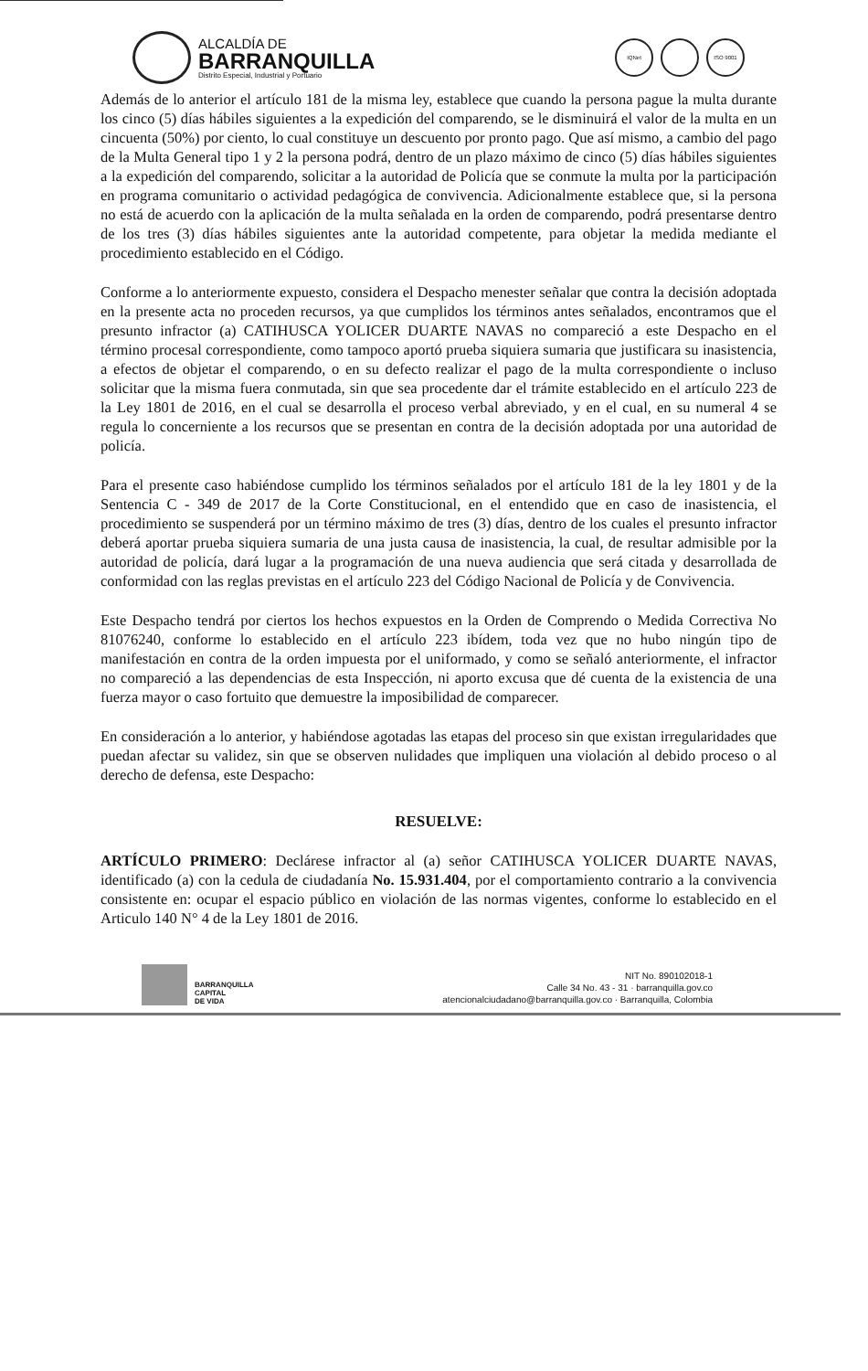ALCALDÍA DE
BARRANQUILLA
Distrito Especial, Industrial y Portuario
IQNet ISO 9001
Además de lo anterior el artículo 181 de la misma ley, establece que cuando la persona pague la multa durante los cinco (5) días hábiles siguientes a la expedición del comparendo, se le disminuirá el valor de la multa en un cincuenta (50%) por ciento, lo cual constituye un descuento por pronto pago. Que así mismo, a cambio del pago de la Multa General tipo 1 y 2 la persona podrá, dentro de un plazo máximo de cinco (5) días hábiles siguientes a la expedición del comparendo, solicitar a la autoridad de Policía que se conmute la multa por la participación en programa comunitario o actividad pedagógica de convivencia. Adicionalmente establece que, si la persona no está de acuerdo con la aplicación de la multa señalada en la orden de comparendo, podrá presentarse dentro de los tres (3) días hábiles siguientes ante la autoridad competente, para objetar la medida mediante el procedimiento establecido en el Código.
Conforme a lo anteriormente expuesto, considera el Despacho menester señalar que contra la decisión adoptada en la presente acta no proceden recursos, ya que cumplidos los términos antes señalados, encontramos que el presunto infractor (a) CATIHUSCA YOLICER DUARTE NAVAS no compareció a este Despacho en el término procesal correspondiente, como tampoco aportó prueba siquiera sumaria que justificara su inasistencia, a efectos de objetar el comparendo, o en su defecto realizar el pago de la multa correspondiente o incluso solicitar que la misma fuera conmutada, sin que sea procedente dar el trámite establecido en el artículo 223 de la Ley 1801 de 2016, en el cual se desarrolla el proceso verbal abreviado, y en el cual, en su numeral 4 se regula lo concerniente a los recursos que se presentan en contra de la decisión adoptada por una autoridad de policía.
Para el presente caso habiéndose cumplido los términos señalados por el artículo 181 de la ley 1801 y de la Sentencia C - 349 de 2017 de la Corte Constitucional, en el entendido que en caso de inasistencia, el procedimiento se suspenderá por un término máximo de tres (3) días, dentro de los cuales el presunto infractor deberá aportar prueba siquiera sumaria de una justa causa de inasistencia, la cual, de resultar admisible por la autoridad de policía, dará lugar a la programación de una nueva audiencia que será citada y desarrollada de conformidad con las reglas previstas en el artículo 223 del Código Nacional de Policía y de Convivencia.
Este Despacho tendrá por ciertos los hechos expuestos en la Orden de Comprendo o Medida Correctiva No 81076240, conforme lo establecido en el artículo 223 ibídem, toda vez que no hubo ningún tipo de manifestación en contra de la orden impuesta por el uniformado, y como se señaló anteriormente, el infractor no compareció a las dependencias de esta Inspección, ni aporto excusa que dé cuenta de la existencia de una fuerza mayor o caso fortuito que demuestre la imposibilidad de comparecer.
En consideración a lo anterior, y habiéndose agotadas las etapas del proceso sin que existan irregularidades que puedan afectar su validez, sin que se observen nulidades que impliquen una violación al debido proceso o al derecho de defensa, este Despacho:
RESUELVE:
ARTÍCULO PRIMERO: Declárese infractor al (a) señor CATIHUSCA YOLICER DUARTE NAVAS, identificado (a) con la cedula de ciudadanía No. 15.931.404, por el comportamiento contrario a la convivencia consistente en: ocupar el espacio público en violación de las normas vigentes, conforme lo establecido en el Articulo 140 N° 4 de la Ley 1801 de 2016.
BARRANQUILLA
CAPITAL
DE VIDA
NIT No. 890102018-1
Calle 34 No. 43 - 31 · barranquilla.gov.co
atencionalciudadano@barranquilla.gov.co · Barranquilla, Colombia